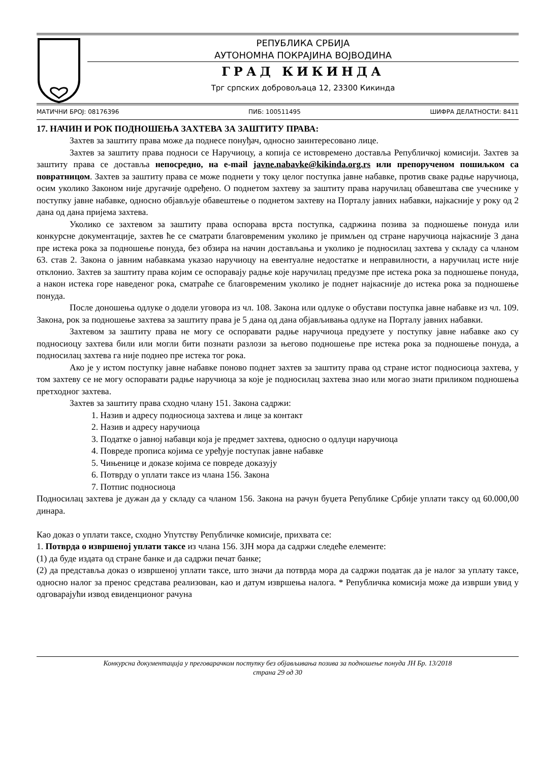РЕПУБЛИКА СРБИЈА
АУТОНОМНА ПОКРАЈИНА ВОЈВОДИНА
ГРАД КИКИНДА
Трг српских добровољаца 12, 23300 Кикинда
МАТИЧНИ БРОЈ: 08176396 ПИБ: 100511495 ШИФРА ДЕЛАТНОСТИ: 8411
17. НАЧИН И РОК ПОДНОШЕЊА ЗАХТЕВА ЗА ЗАШТИТУ ПРАВА:
Захтев за заштиту права може да поднесе понуђач, односно заинтересовано лице.
Захтев за заштиту права подноси се Наручиоцу, а копија се истовремено доставља Републичкој комисији. Захтев за заштиту права се доставља непосредно, на e-mail javne.nabavke@kikinda.org.rs или препорученом пошиљком са повратницом. Захтев за заштиту права се може поднети у току целог поступка јавне набавке, против сваке радње наручиоца, осим уколико Законом није другачије одређено. О поднетом захтеву за заштиту права наручилац обавештава све учеснике у поступку јавне набавке, односно објављује обавештење о поднетом захтеву на Порталу јавних набавки, најкасније у року од 2 дана од дана пријема захтева.
Уколико се захтевом за заштиту права оспорава врста поступка, садржина позива за подношење понуда или конкурсне документације, захтев ће се сматрати благовременим уколико је примљен од стране наручиоца најкасније 3 дана пре истека рока за подношење понуда, без обзира на начин достављања и уколико је подносилац захтева у складу са чланом 63. став 2. Закона о јавним набавкама указао наручиоцу на евентуалне недостатке и неправилности, а наручилац исте није отклонио. Захтев за заштиту права којим се оспоравају радње које наручилац предузме пре истека рока за подношење понуда, а након истека горе наведеног рока, сматраће се благовременим уколико је поднет најкасније до истека рока за подношење понуда.
После доношења одлуке о додели уговора из чл. 108. Закона или одлуке о обустави поступка јавне набавке из чл. 109. Закона, рок за подношење захтева за заштиту права је 5 дана од дана објављивања одлуке на Порталу јавних набавки.
Захтевом за заштиту права не могу се оспоравати радње наручиоца предузете у поступку јавне набавке ако су подносиоцу захтева били или могли бити познати разлози за његово подношење пре истека рока за подношење понуда, а подносилац захтева га није поднео пре истека тог рока.
Ако је у истом поступку јавне набавке поново поднет захтев за заштиту права од стране истог подносиоца захтева, у том захтеву се не могу оспоравати радње наручиоца за које је подносилац захтева знао или могао знати приликом подношења претходног захтева.
Захтев за заштиту права сходно члану 151. Закона садржи:
1. Назив и адресу подносиоца захтева и лице за контакт
2. Назив и адресу наручиоца
3. Податке о јавној набавци која је предмет захтева, односно о одлуци наручиоца
4. Повреде прописа којима се уређује поступак јавне набавке
5. Чињенице и доказе којима се повреде доказују
6. Потврду о уплати таксе из члана 156. Закона
7. Потпис подносиоца
Подносилац захтева је дужан да у складу са чланом 156. Закона на рачун буџета Републике Србије уплати таксу од 60.000,00 динара.
Као доказ о уплати таксе, сходно Упутству Републичке комисије, прихвата се:
1. Потврда о извршеној уплати таксе из члана 156. ЗЈН мора да садржи следеће елементе:
(1) да буде издата од стране банке и да садржи печат банке;
(2) да представља доказ о извршеној уплати таксе, што значи да потврда мора да садржи податак да је налог за уплату таксе, односно налог за пренос средстава реализован, као и датум извршења налога. * Републичка комисија може да изврши увид у одговарајући извод евиденционог рачуна
Конкурсна документација у преговарачком поступку без објављивања позива за подношење понуда ЈН Бр. 13/2018
страна 29 од 30